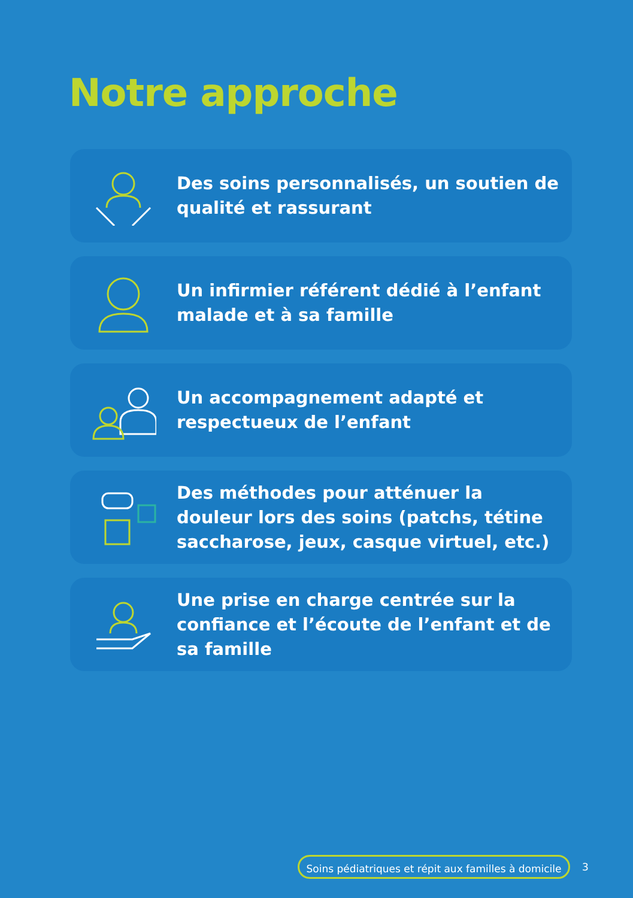Notre approche
Des soins personnalisés, un soutien de qualité et rassurant
Un infirmier référent dédié à l’enfant malade et à sa famille
Un accompagnement adapté et respectueux de l’enfant
Des méthodes pour atténuer la douleur lors des soins (patchs, tétine saccharose, jeux, casque virtuel, etc.)
Une prise en charge centrée sur la confiance et l’écoute de l’enfant et de sa famille
Soins pédiatriques et répit aux familles à domicile
3